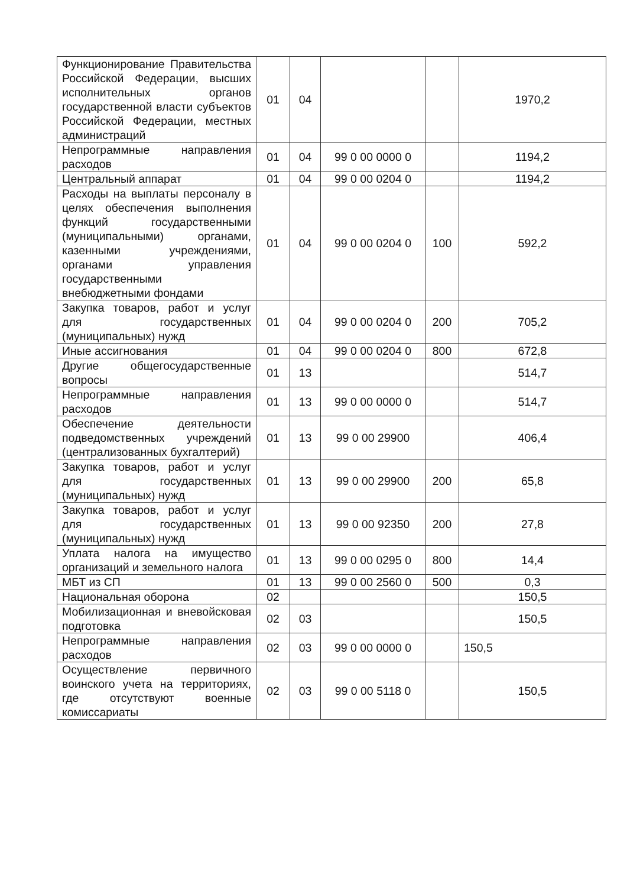| Функционирование Правительства Российской Федерации, высших исполнительных органов государственной власти субъектов Российской Федерации, местных администраций | 01 | 04 | | | 1970,2 |
| Непрограммные направления расходов | 01 | 04 | 99 0 00 0000 0 | | 1194,2 |
| Центральный аппарат | 01 | 04 | 99 0 00 0204 0 | | 1194,2 |
| Расходы на выплаты персоналу в целях обеспечения выполнения функций государственными (муниципальными) органами, казенными учреждениями, органами управления государственными внебюджетными фондами | 01 | 04 | 99 0 00 0204 0 | 100 | 592,2 |
| Закупка товаров, работ и услуг для государственных (муниципальных) нужд | 01 | 04 | 99 0 00 0204 0 | 200 | 705,2 |
| Иные ассигнования | 01 | 04 | 99 0 00 0204 0 | 800 | 672,8 |
| Другие общегосударственные вопросы | 01 | 13 | | | 514,7 |
| Непрограммные направления расходов | 01 | 13 | 99 0 00 0000 0 | | 514,7 |
| Обеспечение деятельности подведомственных учреждений (централизованных бухгалтерий) | 01 | 13 | 99 0 00 29900 | | 406,4 |
| Закупка товаров, работ и услуг для государственных (муниципальных) нужд | 01 | 13 | 99 0 00 29900 | 200 | 65,8 |
| Закупка товаров, работ и услуг для государственных (муниципальных) нужд | 01 | 13 | 99 0 00 92350 | 200 | 27,8 |
| Уплата налога на имущество организаций и земельного налога | 01 | 13 | 99 0 00 0295 0 | 800 | 14,4 |
| МБТ из СП | 01 | 13 | 99 0 00 2560 0 | 500 | 0,3 |
| Национальная оборона | 02 | | | | 150,5 |
| Мобилизационная и вневойсковая подготовка | 02 | 03 | | | 150,5 |
| Непрограммные направления расходов | 02 | 03 | 99 0 00 0000 0 | | 150,5 |
| Осуществление первичного воинского учета на территориях, где отсутствуют военные комиссариаты | 02 | 03 | 99 0 00 5118 0 | | 150,5 |